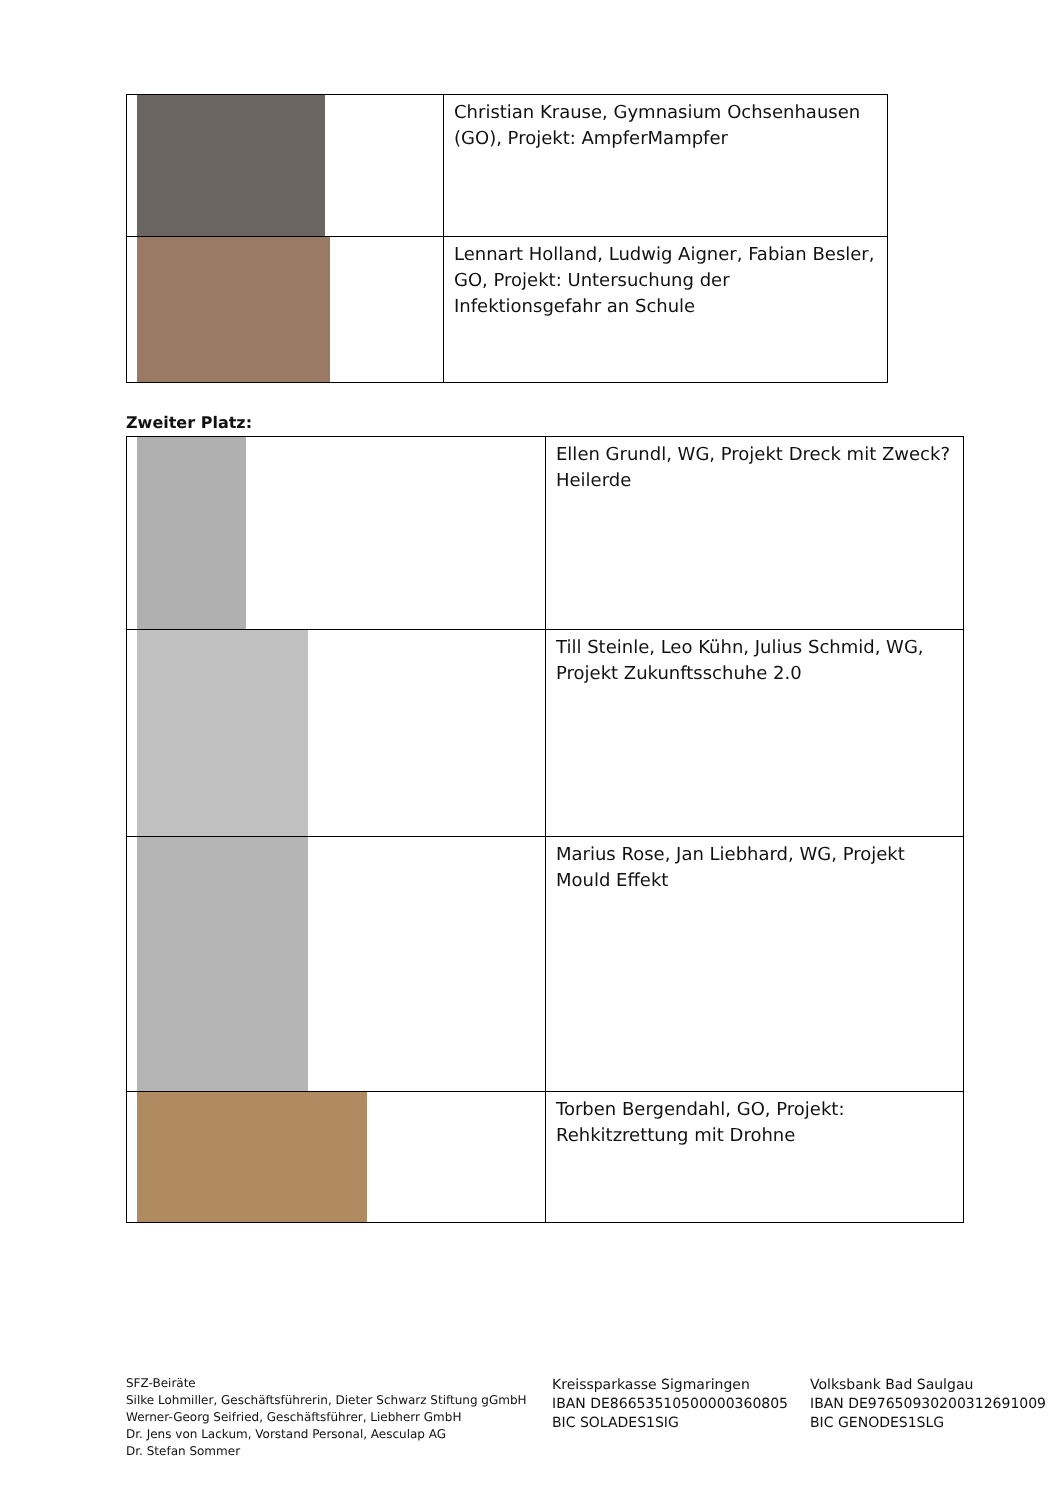| | Christian Krause, Gymnasium Ochsenhausen (GO), Projekt: AmpferMampfer |
| | Lennart Holland, Ludwig Aigner, Fabian Besler, GO, Projekt: Untersuchung der Infektionsgefahr an Schule |
Zweiter Platz:
| | Ellen Grundl, WG, Projekt Dreck mit Zweck? Heilerde |
| | Till Steinle, Leo Kühn, Julius Schmid, WG, Projekt Zukunftsschuhe 2.0 |
| | Marius Rose, Jan Liebhard, WG, Projekt Mould Effekt |
| | Torben Bergendahl, GO, Projekt: Rehkitzrettung mit Drohne |
SFZ-Beiräte
Silke Lohmiller, Geschäftsführerin, Dieter Schwarz Stiftung gGmbH
Werner-Georg Seifried, Geschäftsführer, Liebherr GmbH
Dr. Jens von Lackum, Vorstand Personal, Aesculap AG
Dr. Stefan Sommer
Kreissparkasse Sigmaringen
IBAN DE86653510500000360805
BIC SOLADES1SIG
Volksbank Bad Saulgau
IBAN DE97650930200312691009
BIC GENODES1SLG